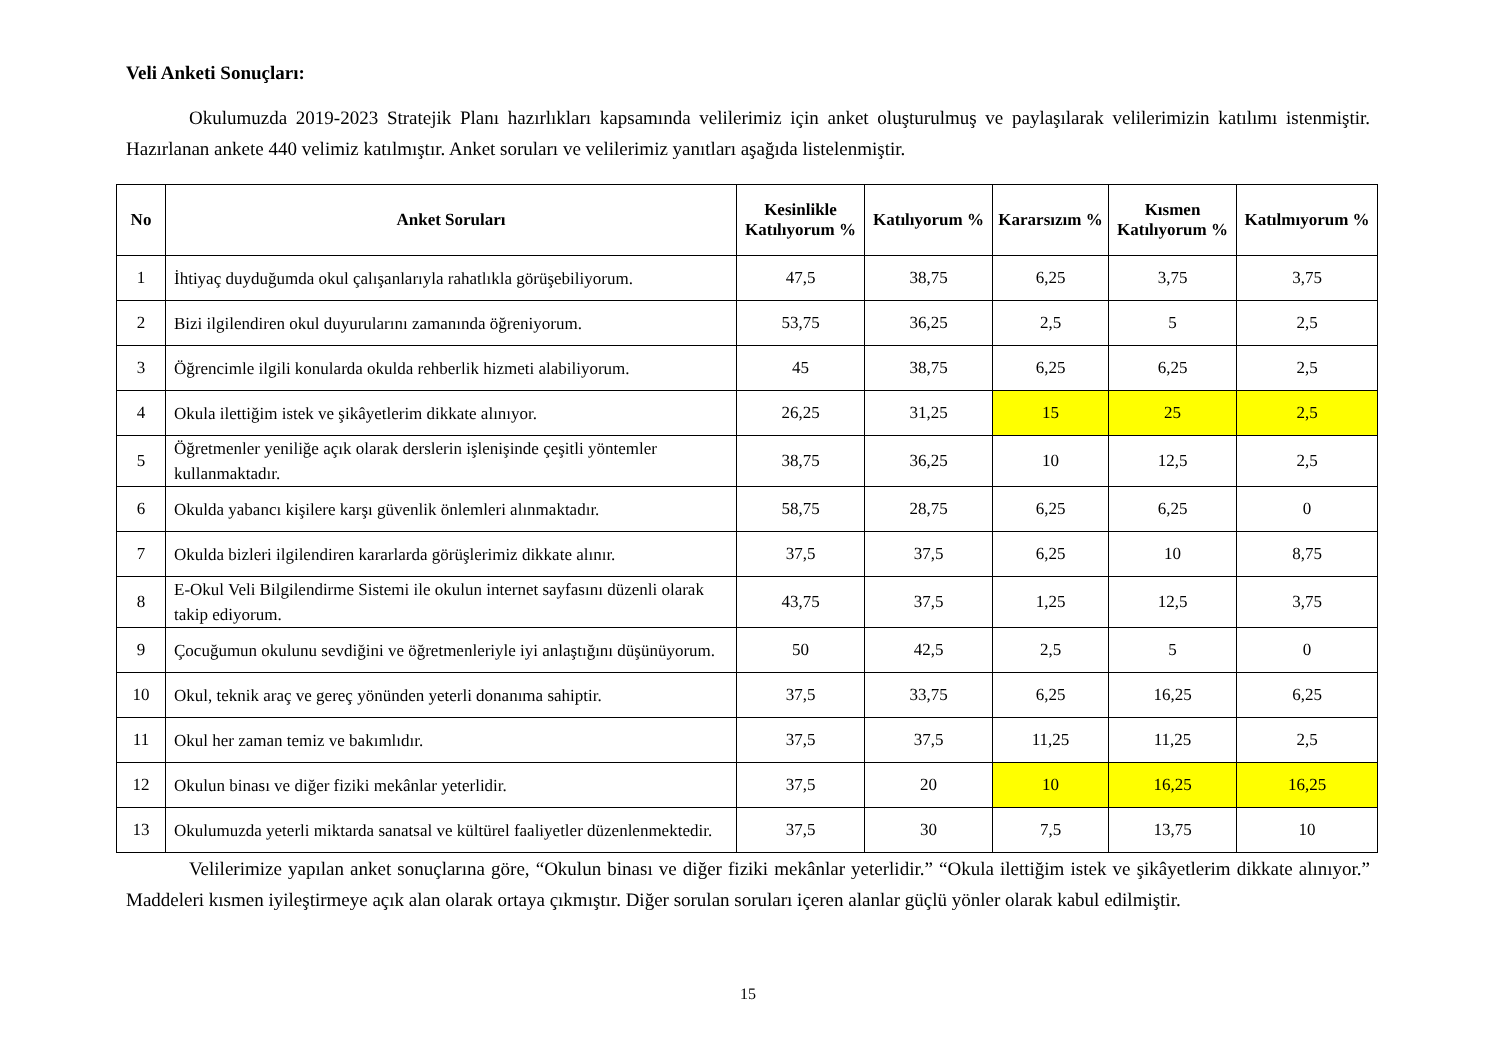Veli Anketi Sonuçları:
Okulumuzda 2019-2023 Stratejik Planı hazırlıkları kapsamında velilerimiz için anket oluşturulmuş ve paylaşılarak velilerimizin katılımı istenmiştir. Hazırlanan ankete 440 velimiz katılmıştır. Anket soruları ve velilerimiz yanıtları aşağıda listelenmiştir.
| No | Anket Soruları | Kesinlikle Katılıyorum % | Katılıyorum % | Kararsızım % | Kısmen Katılıyorum % | Katılmıyorum % |
| --- | --- | --- | --- | --- | --- | --- |
| 1 | İhtiyaç duyduğumda okul çalışanlarıyla rahatlıkla görüşebiliyorum. | 47,5 | 38,75 | 6,25 | 3,75 | 3,75 |
| 2 | Bizi ilgilendiren okul duyurularını zamanında öğreniyorum. | 53,75 | 36,25 | 2,5 | 5 | 2,5 |
| 3 | Öğrencimle ilgili konularda okulda rehberlik hizmeti alabiliyorum. | 45 | 38,75 | 6,25 | 6,25 | 2,5 |
| 4 | Okula ilettiğim istek ve şikâyetlerim dikkate alınıyor. | 26,25 | 31,25 | 15 | 25 | 2,5 |
| 5 | Öğretmenler yeniliğe açık olarak derslerin işlenişinde çeşitli yöntemler kullanmaktadır. | 38,75 | 36,25 | 10 | 12,5 | 2,5 |
| 6 | Okulda yabancı kişilere karşı güvenlik önlemleri alınmaktadır. | 58,75 | 28,75 | 6,25 | 6,25 | 0 |
| 7 | Okulda bizleri ilgilendiren kararlarda görüşlerimiz dikkate alınır. | 37,5 | 37,5 | 6,25 | 10 | 8,75 |
| 8 | E-Okul Veli Bilgilendirme Sistemi ile okulun internet sayfasını düzenli olarak takip ediyorum. | 43,75 | 37,5 | 1,25 | 12,5 | 3,75 |
| 9 | Çocuğumun okulunu sevdiğini ve öğretmenleriyle iyi anlaştığını düşünüyorum. | 50 | 42,5 | 2,5 | 5 | 0 |
| 10 | Okul, teknik araç ve gereç yönünden yeterli donanıma sahiptir. | 37,5 | 33,75 | 6,25 | 16,25 | 6,25 |
| 11 | Okul her zaman temiz ve bakımlıdır. | 37,5 | 37,5 | 11,25 | 11,25 | 2,5 |
| 12 | Okulun binası ve diğer fiziki mekânlar yeterlidir. | 37,5 | 20 | 10 | 16,25 | 16,25 |
| 13 | Okulumuzda yeterli miktarda sanatsal ve kültürel faaliyetler düzenlenmektedir. | 37,5 | 30 | 7,5 | 13,75 | 10 |
Velilerimize yapılan anket sonuçlarına göre, “Okulun binası ve diğer fiziki mekânlar yeterlidir.” “Okula ilettiğim istek ve şikâyetlerim dikkate alınıyor.” Maddeleri kısmen iyileştirmeye açık alan olarak ortaya çıkmıştır. Diğer sorulan soruları içeren alanlar güçlü yönler olarak kabul edilmiştir.
15